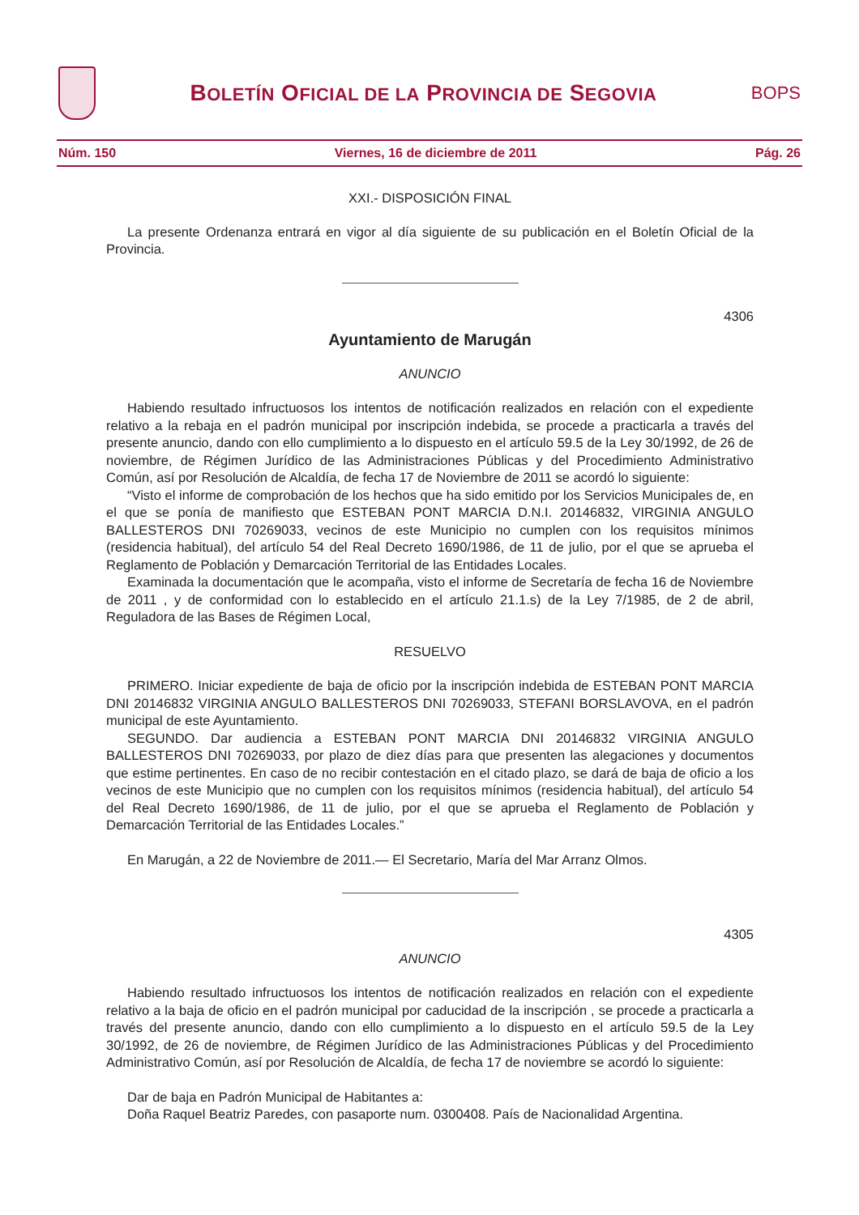BOLETÍN OFICIAL DE LA PROVINCIA DE SEGOVIA
BOPS
Núm. 150 Viernes, 16 de diciembre de 2011 Pág. 26
XXI.- DISPOSICIÓN FINAL
La presente Ordenanza entrará en vigor al día siguiente de su publicación en el Boletín Oficial de la Provincia.
4306
Ayuntamiento de Marugán
ANUNCIO
Habiendo resultado infructuosos los intentos de notificación realizados en relación con el expediente relativo a la rebaja en el padrón municipal por inscripción indebida, se procede a practicarla a través del presente anuncio, dando con ello cumplimiento a lo dispuesto en el artículo 59.5 de la Ley 30/1992, de 26 de noviembre, de Régimen Jurídico de las Administraciones Públicas y del Procedimiento Administrativo Común, así por Resolución de Alcaldía, de fecha 17 de Noviembre de 2011 se acordó lo siguiente:
“Visto el informe de comprobación de los hechos que ha sido emitido por los Servicios Municipales de, en el que se ponía de manifiesto que ESTEBAN PONT MARCIA D.N.I. 20146832, VIRGINIA ANGULO BALLESTEROS DNI 70269033, vecinos de este Municipio no cumplen con los requisitos mínimos (residencia habitual), del artículo 54 del Real Decreto 1690/1986, de 11 de julio, por el que se aprueba el Reglamento de Población y Demarcación Territorial de las Entidades Locales.
Examinada la documentación que le acompaña, visto el informe de Secretaría de fecha 16 de Noviembre de 2011 , y de conformidad con lo establecido en el artículo 21.1.s) de la Ley 7/1985, de 2 de abril, Reguladora de las Bases de Régimen Local,
RESUELVO
PRIMERO. Iniciar expediente de baja de oficio por la inscripción indebida de ESTEBAN PONT MARCIA DNI 20146832 VIRGINIA ANGULO BALLESTEROS DNI 70269033, STEFANI BORSLAVOVA, en el padrón municipal de este Ayuntamiento.
SEGUNDO. Dar audiencia a ESTEBAN PONT MARCIA DNI 20146832 VIRGINIA ANGULO BALLESTEROS DNI 70269033, por plazo de diez días para que presenten las alegaciones y documentos que estime pertinentes. En caso de no recibir contestación en el citado plazo, se dará de baja de oficio a los vecinos de este Municipio que no cumplen con los requisitos mínimos (residencia habitual), del artículo 54 del Real Decreto 1690/1986, de 11 de julio, por el que se aprueba el Reglamento de Población y Demarcación Territorial de las Entidades Locales.”
En Marugán, a 22 de Noviembre de 2011.— El Secretario, María del Mar Arranz Olmos.
4305
ANUNCIO
Habiendo resultado infructuosos los intentos de notificación realizados en relación con el expediente relativo a la baja de oficio en el padrón municipal por caducidad de la inscripción , se procede a practicarla a través del presente anuncio, dando con ello cumplimiento a lo dispuesto en el artículo 59.5 de la Ley 30/1992, de 26 de noviembre, de Régimen Jurídico de las Administraciones Públicas y del Procedimiento Administrativo Común, así por Resolución de Alcaldía, de fecha 17 de noviembre se acordó lo siguiente:
Dar de baja en Padrón Municipal de Habitantes a:
Doña Raquel Beatriz Paredes, con pasaporte num. 0300408. País de Nacionalidad Argentina.